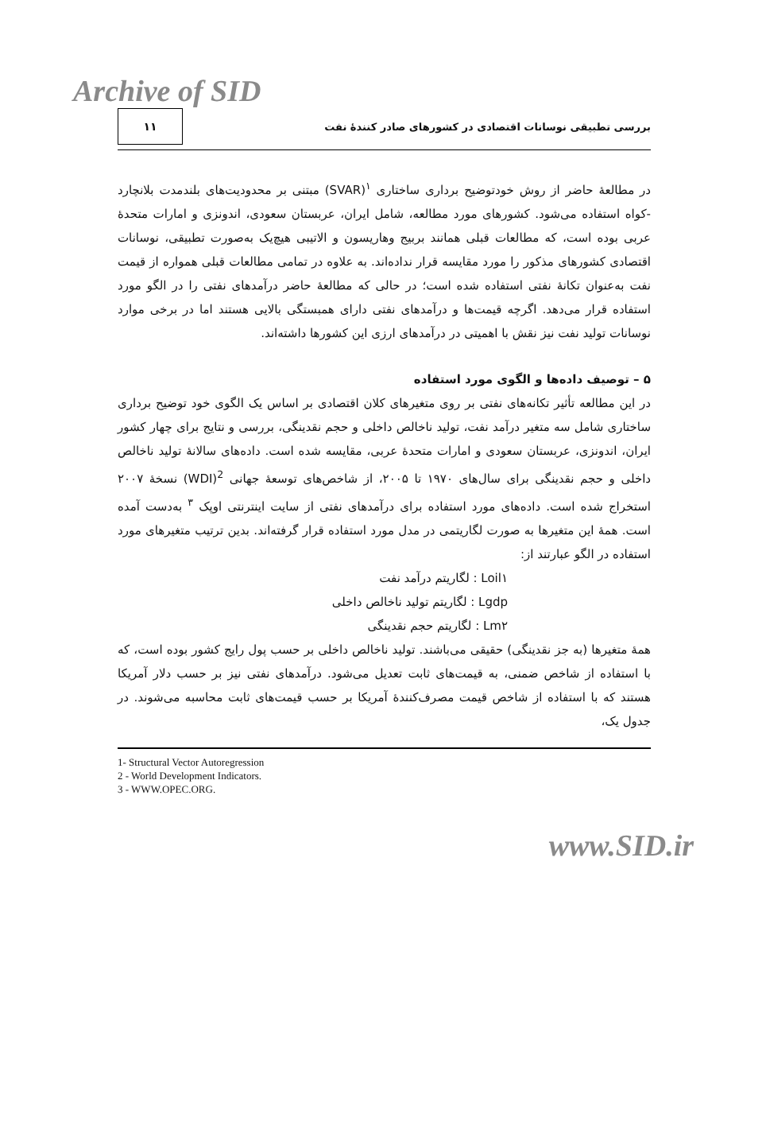Archive of SID
بررسی تطبیقی نوسانات اقتصادی در کشورهای صادر کنندهٔ نفت ۱۱
در مطالعهٔ حاضر از روش خودتوضیح برداری ساختاری <sup>۱</sup>(SVAR) مبتنی بر محدودیت‌های بلندمدت بلانچارد -کواه استفاده می‌شود. کشورهای مورد مطالعه، شامل ایران، عربستان سعودی، اندونزی و امارات متحدهٔ عربی بوده است، که مطالعات قبلی همانند بربیج وهاریسون و الاتیبی هیچ‌یک به‌صورت تطبیقی، نوسانات اقتصادی کشورهای مذکور را مورد مقایسه قرار نداده‌اند. به علاوه در تمامی مطالعات قبلی همواره از قیمت نفت به‌عنوان تکانهٔ نفتی استفاده شده است؛ در حالی که مطالعهٔ حاضر درآمدهای نفتی را در الگو مورد استفاده قرار می‌دهد. اگرچه قیمت‌ها و درآمدهای نفتی دارای همبستگی بالایی هستند اما در برخی موارد نوسانات تولید نفت نیز نقش با اهمیتی در درآمدهای ارزی این کشورها داشته‌اند.
۵ – توصیف داده‌ها و الگوی مورد استفاده
در این مطالعه تأثیر تکانه‌های نفتی بر روی متغیرهای کلان اقتصادی بر اساس یک الگوی خود توضیح برداری ساختاری شامل سه متغیر درآمد نفت، تولید ناخالص داخلی و حجم نقدینگی، بررسی و نتایج برای چهار کشور ایران، اندونزی، عربستان سعودی و امارات متحدهٔ عربی، مقایسه شده است. داده‌های سالانهٔ تولید ناخالص داخلی و حجم نقدینگی برای سال‌های ۱۹۷۰ تا ۲۰۰۵، از شاخص‌های توسعهٔ جهانی <sup>2</sup>(WDI) نسخهٔ ۲۰۰۷ استخراج شده است. داده‌های مورد استفاده برای درآمدهای نفتی از سایت اینترنتی اوپک <sup>۳</sup> به‌دست آمده است. همهٔ این متغیرها به صورت لگاریتمی در مدل مورد استفاده قرار گرفته‌اند. بدین ترتیب متغیرهای مورد استفاده در الگو عبارتند از:
Loil۱ : لگاریتم درآمد نفت
Lgdp : لگاریتم تولید ناخالص داخلی
Lm۲ : لگاریتم حجم نقدینگی
همهٔ متغیرها (به جز نقدینگی) حقیقی می‌باشند. تولید ناخالص داخلی بر حسب پول رایج کشور بوده است، که با استفاده از شاخص ضمنی، به قیمت‌های ثابت تعدیل می‌شود. درآمدهای نفتی نیز بر حسب دلار آمریکا هستند که با استفاده از شاخص قیمت مصرف‌کنندهٔ آمریکا بر حسب قیمت‌های ثابت محاسبه می‌شوند. در جدول یک،
1- Structural Vector Autoregression
2 - World Development Indicators.
3 - WWW.OPEC.ORG.
www.SID.ir